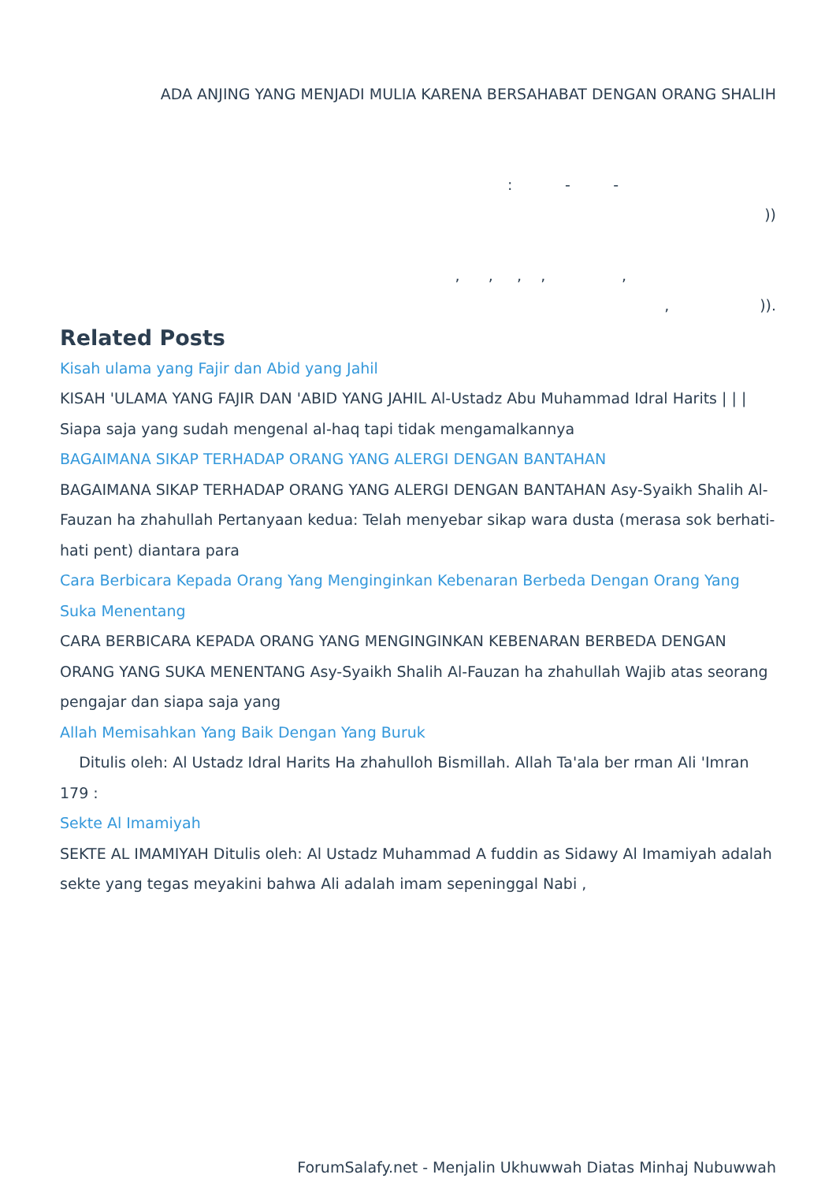ADA ANJING YANG MENJADI MULIA KARENA BERSAHABAT DENGAN ORANG SHALIH
: - -
))
, , , , ,
, )).
Related Posts
Kisah ulama yang Fajir dan Abid yang Jahil
KISAH 'ULAMA YANG FAJIR DAN 'ABID YANG JAHIL Al-Ustadz Abu Muhammad Idral Harits | | | Siapa saja yang sudah mengenal al-haq tapi tidak mengamalkannya
BAGAIMANA SIKAP TERHADAP ORANG YANG ALERGI DENGAN BANTAHAN
BAGAIMANA SIKAP TERHADAP ORANG YANG ALERGI DENGAN BANTAHAN Asy-Syaikh Shalih Al-Fauzan ha zhahullah Pertanyaan kedua: Telah menyebar sikap wara dusta (merasa sok berhati-hati pent) diantara para
Cara Berbicara Kepada Orang Yang Menginginkan Kebenaran Berbeda Dengan Orang Yang Suka Menentang
CARA BERBICARA KEPADA ORANG YANG MENGINGINKAN KEBENARAN BERBEDA DENGAN ORANG YANG SUKA MENENTANG Asy-Syaikh Shalih Al-Fauzan ha zhahullah Wajib atas seorang pengajar dan siapa saja yang
Allah Memisahkan Yang Baik Dengan Yang Buruk
Ditulis oleh: Al Ustadz Idral Harits Ha zhahulloh Bismillah. Allah Ta'ala ber rman Ali 'Imran 179 :
Sekte Al Imamiyah
SEKTE AL IMAMIYAH Ditulis oleh: Al Ustadz Muhammad A fuddin as Sidawy Al Imamiyah adalah sekte yang tegas meyakini bahwa Ali adalah imam sepeninggal Nabi ,
ForumSalafy.net - Menjalin Ukhuwwah Diatas Minhaj Nubuwwah